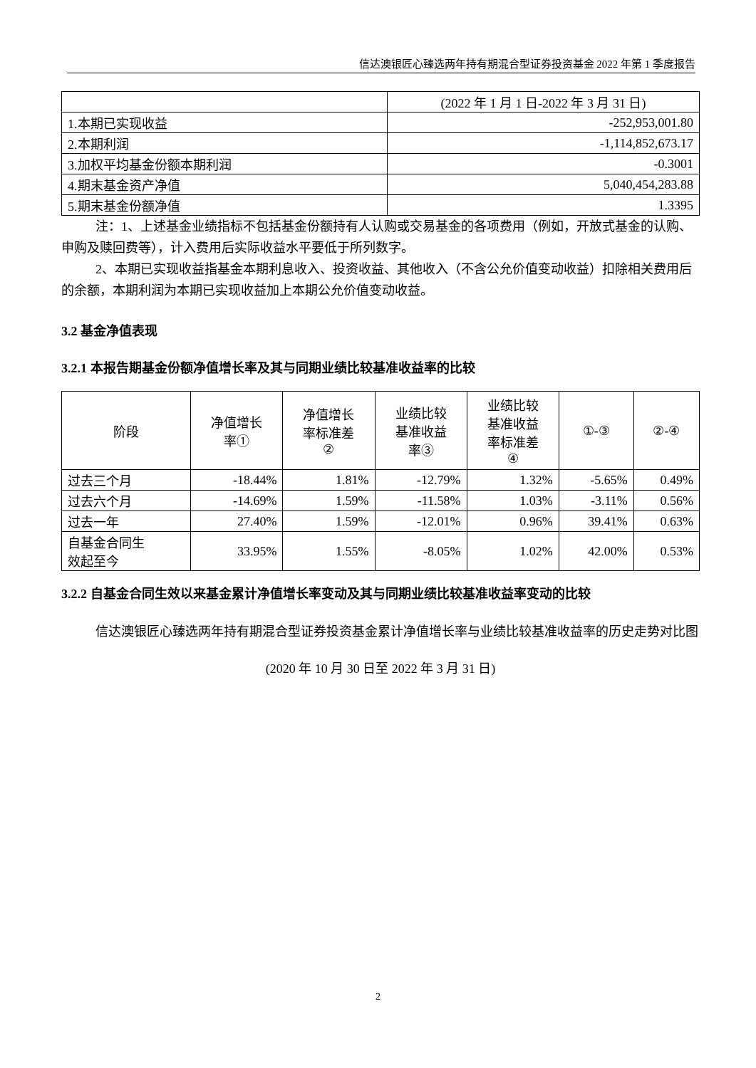信达澳银匠心臻选两年持有期混合型证券投资基金 2022 年第 1 季度报告
| | (2022 年 1 月 1 日-2022 年 3 月 31 日) |
| --- | --- |
| 1.本期已实现收益 | -252,953,001.80 |
| 2.本期利润 | -1,114,852,673.17 |
| 3.加权平均基金份额本期利润 | -0.3001 |
| 4.期末基金资产净值 | 5,040,454,283.88 |
| 5.期末基金份额净值 | 1.3395 |
注：1、上述基金业绩指标不包括基金份额持有人认购或交易基金的各项费用（例如，开放式基金的认购、申购及赎回费等），计入费用后实际收益水平要低于所列数字。
2、本期已实现收益指基金本期利息收入、投资收益、其他收入（不含公允价值变动收益）扣除相关费用后的余额，本期利润为本期已实现收益加上本期公允价值变动收益。
3.2 基金净值表现
3.2.1 本报告期基金份额净值增长率及其与同期业绩比较基准收益率的比较
| 阶段 | 净值增长 率① | 净值增长 率标准差 ② | 业绩比较 基准收益 率③ | 业绩比较 基准收益 率标准差 ④ | ①-③ | ②-④ |
| --- | --- | --- | --- | --- | --- | --- |
| 过去三个月 | -18.44% | 1.81% | -12.79% | 1.32% | -5.65% | 0.49% |
| 过去六个月 | -14.69% | 1.59% | -11.58% | 1.03% | -3.11% | 0.56% |
| 过去一年 | 27.40% | 1.59% | -12.01% | 0.96% | 39.41% | 0.63% |
| 自基金合同生 效起至今 | 33.95% | 1.55% | -8.05% | 1.02% | 42.00% | 0.53% |
3.2.2 自基金合同生效以来基金累计净值增长率变动及其与同期业绩比较基准收益率变动的比较
信达澳银匠心臻选两年持有期混合型证券投资基金累计净值增长率与业绩比较基准收益率的历史走势对比图
(2020 年 10 月 30 日至 2022 年 3 月 31 日)
2